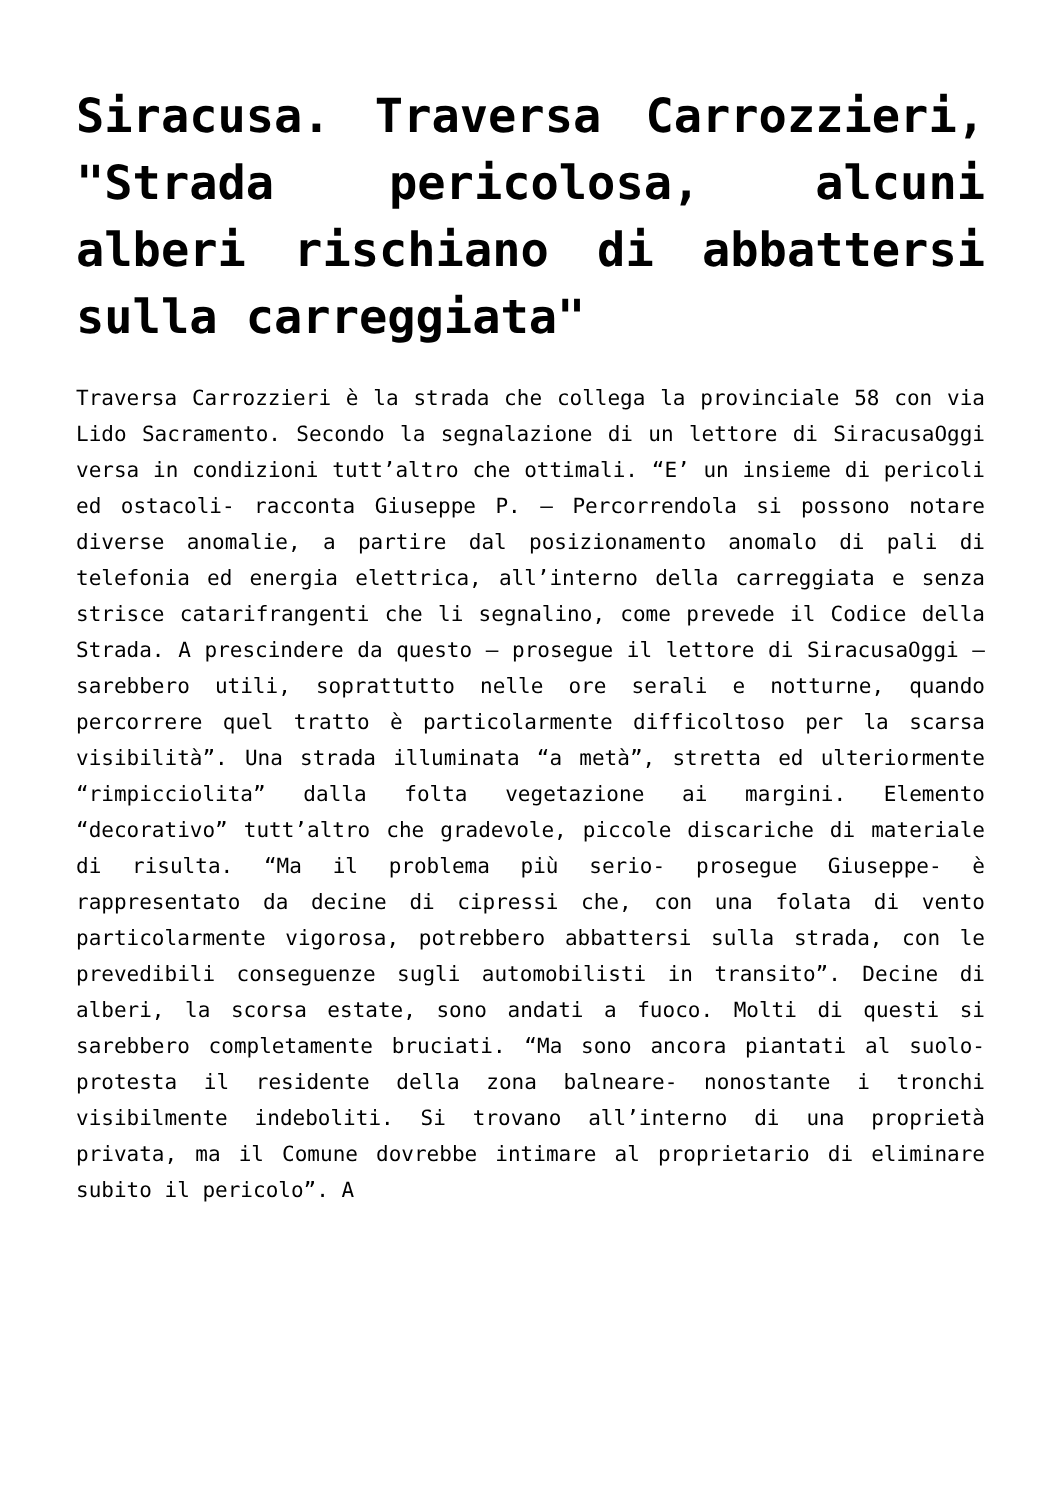Siracusa. Traversa Carrozzieri, "Strada pericolosa, alcuni alberi rischiano di abbattersi sulla carreggiata"
Traversa Carrozzieri è la strada che collega la provinciale 58 con via Lido Sacramento. Secondo la segnalazione di un lettore di SiracusaOggi versa in condizioni tutt’altro che ottimali. “E’ un insieme di pericoli ed ostacoli- racconta Giuseppe P. – Percorrendola si possono notare diverse anomalie, a partire dal posizionamento anomalo di pali di telefonia ed energia elettrica, all’interno della carreggiata e senza strisce catarifrangenti che li segnalino, come prevede il Codice della Strada. A prescindere da questo – prosegue il lettore di SiracusaOggi – sarebbero utili, soprattutto nelle ore serali e notturne, quando percorrere quel tratto è particolarmente difficoltoso per la scarsa visibilità”. Una strada illuminata “a metà”, stretta ed ulteriormente “rimpicciolita” dalla folta vegetazione ai margini. Elemento “decorativo” tutt’altro che gradevole, piccole discariche di materiale di risulta. “Ma il problema più serio- prosegue Giuseppe- è rappresentato da decine di cipressi che, con una folata di vento particolarmente vigorosa, potrebbero abbattersi sulla strada, con le prevedibili conseguenze sugli automobilisti in transito”. Decine di alberi, la scorsa estate, sono andati a fuoco. Molti di questi si sarebbero completamente bruciati. “Ma sono ancora piantati al suolo- protesta il residente della zona balneare- nonostante i tronchi visibilmente indeboliti. Si trovano all’interno di una proprietà privata, ma il Comune dovrebbe intimare al proprietario di eliminare subito il pericolo”. A